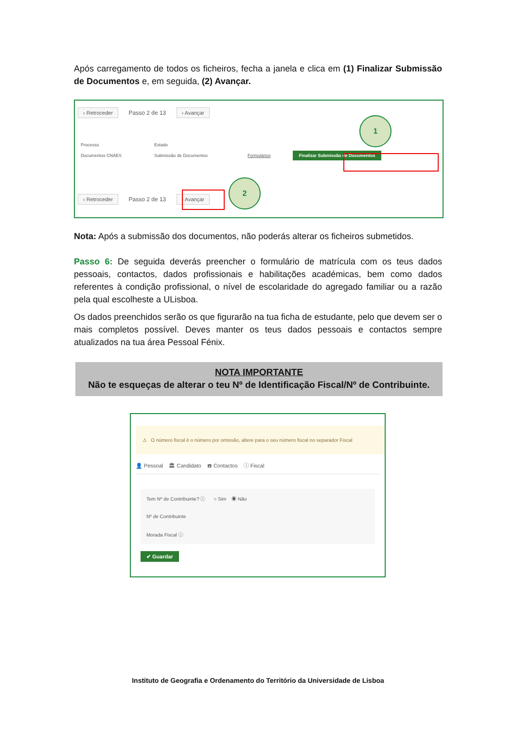Após carregamento de todos os ficheiros, fecha a janela e clica em (1) Finalizar Submissão de Documentos e, em seguida, (2) Avançar.
‹ Retroceder Passo 2 de 13 › Avançar
| Processo | Estado | | |
| --- | --- | --- | --- |
| Documentos CNAES | Submissão de Documentos | Formulários | Finalizar Submissão de Documentos |
‹ Retroceder Passo 2 de 13 › Avançar
1
2
Nota: Após a submissão dos documentos, não poderás alterar os ficheiros submetidos.
Passo 6: De seguida deverás preencher o formulário de matrícula com os teus dados pessoais, contactos, dados profissionais e habilitações académicas, bem como dados referentes à condição profissional, o nível de escolaridade do agregado familiar ou a razão pela qual escolheste a ULisboa.
Os dados preenchidos serão os que figurarão na tua ficha de estudante, pelo que devem ser o mais completos possível. Deves manter os teus dados pessoais e contactos sempre atualizados na tua área Pessoal Fénix.
NOTA IMPORTANTE
Não te esqueças de alterar o teu Nº de Identificação Fiscal/Nº de Contribuinte.
⚠ O número fiscal é o número por omissão, altere para o seu número fiscal no separador Fiscal
👤 Pessoal 🏛 Candidato ☎ Contactos ⓘ Fiscal
Tem Nº de Contribuinte? ⓘ ○ Sim ◉ Não
Nº de Contribuinte
Morada Fiscal ⓘ
✔ Guardar
Instituto de Geografia e Ordenamento do Território da Universidade de Lisboa